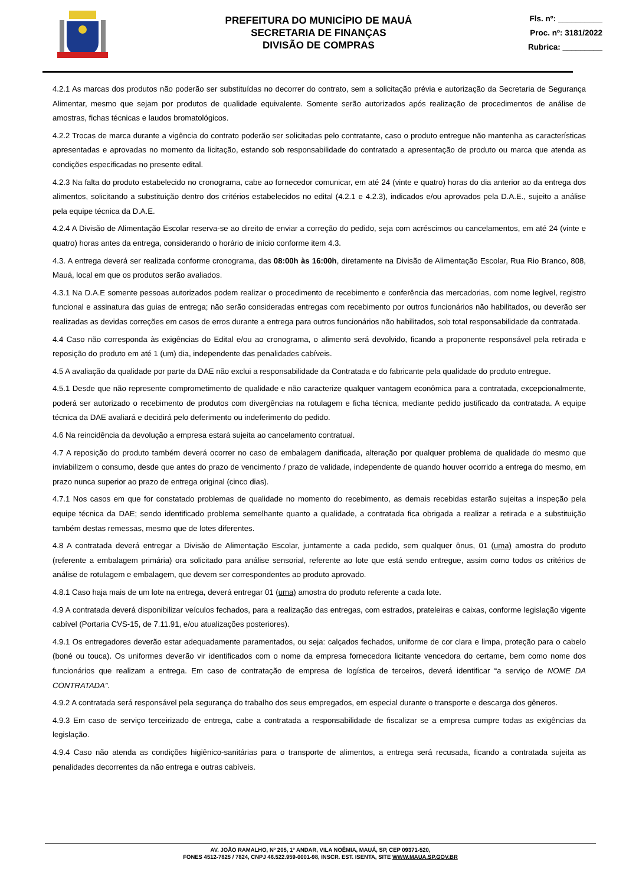PREFEITURA DO MUNICÍPIO DE MAUÁ
SECRETARIA DE FINANÇAS
DIVISÃO DE COMPRAS
Fls. nº: __________
Proc. nº: 3181/2022
Rubrica: _________
4.2.1 As marcas dos produtos não poderão ser substituídas no decorrer do contrato, sem a solicitação prévia e autorização da Secretaria de Segurança Alimentar, mesmo que sejam por produtos de qualidade equivalente. Somente serão autorizados após realização de procedimentos de análise de amostras, fichas técnicas e laudos bromatológicos.
4.2.2 Trocas de marca durante a vigência do contrato poderão ser solicitadas pelo contratante, caso o produto entregue não mantenha as características apresentadas e aprovadas no momento da licitação, estando sob responsabilidade do contratado a apresentação de produto ou marca que atenda as condições especificadas no presente edital.
4.2.3 Na falta do produto estabelecido no cronograma, cabe ao fornecedor comunicar, em até 24 (vinte e quatro) horas do dia anterior ao da entrega dos alimentos, solicitando a substituição dentro dos critérios estabelecidos no edital (4.2.1 e 4.2.3), indicados e/ou aprovados pela D.A.E., sujeito a análise pela equipe técnica da D.A.E.
4.2.4 A Divisão de Alimentação Escolar reserva-se ao direito de enviar a correção do pedido, seja com acréscimos ou cancelamentos, em até 24 (vinte e quatro) horas antes da entrega, considerando o horário de início conforme item 4.3.
4.3. A entrega deverá ser realizada conforme cronograma, das 08:00h às 16:00h, diretamente na Divisão de Alimentação Escolar, Rua Rio Branco, 808, Mauá, local em que os produtos serão avaliados.
4.3.1 Na D.A.E somente pessoas autorizados podem realizar o procedimento de recebimento e conferência das mercadorias, com nome legível, registro funcional e assinatura das guias de entrega; não serão consideradas entregas com recebimento por outros funcionários não habilitados, ou deverão ser realizadas as devidas correções em casos de erros durante a entrega para outros funcionários não habilitados, sob total responsabilidade da contratada.
4.4 Caso não corresponda às exigências do Edital e/ou ao cronograma, o alimento será devolvido, ficando a proponente responsável pela retirada e reposição do produto em até 1 (um) dia, independente das penalidades cabíveis.
4.5 A avaliação da qualidade por parte da DAE não exclui a responsabilidade da Contratada e do fabricante pela qualidade do produto entregue.
4.5.1 Desde que não represente comprometimento de qualidade e não caracterize qualquer vantagem econômica para a contratada, excepcionalmente, poderá ser autorizado o recebimento de produtos com divergências na rotulagem e ficha técnica, mediante pedido justificado da contratada. A equipe técnica da DAE avaliará e decidirá pelo deferimento ou indeferimento do pedido.
4.6 Na reincidência da devolução a empresa estará sujeita ao cancelamento contratual.
4.7 A reposição do produto também deverá ocorrer no caso de embalagem danificada, alteração por qualquer problema de qualidade do mesmo que inviabilizem o consumo, desde que antes do prazo de vencimento / prazo de validade, independente de quando houver ocorrido a entrega do mesmo, em prazo nunca superior ao prazo de entrega original (cinco dias).
4.7.1 Nos casos em que for constatado problemas de qualidade no momento do recebimento, as demais recebidas estarão sujeitas a inspeção pela equipe técnica da DAE; sendo identificado problema semelhante quanto a qualidade, a contratada fica obrigada a realizar a retirada e a substituição também destas remessas, mesmo que de lotes diferentes.
4.8 A contratada deverá entregar a Divisão de Alimentação Escolar, juntamente a cada pedido, sem qualquer ônus, 01 (uma) amostra do produto (referente a embalagem primária) ora solicitado para análise sensorial, referente ao lote que está sendo entregue, assim como todos os critérios de análise de rotulagem e embalagem, que devem ser correspondentes ao produto aprovado.
4.8.1 Caso haja mais de um lote na entrega, deverá entregar 01 (uma) amostra do produto referente a cada lote.
4.9 A contratada deverá disponibilizar veículos fechados, para a realização das entregas, com estrados, prateleiras e caixas, conforme legislação vigente cabível (Portaria CVS-15, de 7.11.91, e/ou atualizações posteriores).
4.9.1 Os entregadores deverão estar adequadamente paramentados, ou seja: calçados fechados, uniforme de cor clara e limpa, proteção para o cabelo (boné ou touca). Os uniformes deverão vir identificados com o nome da empresa fornecedora licitante vencedora do certame, bem como nome dos funcionários que realizam a entrega. Em caso de contratação de empresa de logística de terceiros, deverá identificar “a serviço de NOME DA CONTRATADA”.
4.9.2 A contratada será responsável pela segurança do trabalho dos seus empregados, em especial durante o transporte e descarga dos gêneros.
4.9.3 Em caso de serviço terceirizado de entrega, cabe a contratada a responsabilidade de fiscalizar se a empresa cumpre todas as exigências da legislação.
4.9.4 Caso não atenda as condições higiênico-sanitárias para o transporte de alimentos, a entrega será recusada, ficando a contratada sujeita as penalidades decorrentes da não entrega e outras cabíveis.
AV. JOÃO RAMALHO, Nº 205, 1º ANDAR, VILA NOÊMIA, MAUÁ, SP, CEP 09371-520,
FONES 4512-7825 / 7824, CNPJ 46.522.959-0001-98, INSCR. EST. ISENTA, SITE WWW.MAUA.SP.GOV.BR